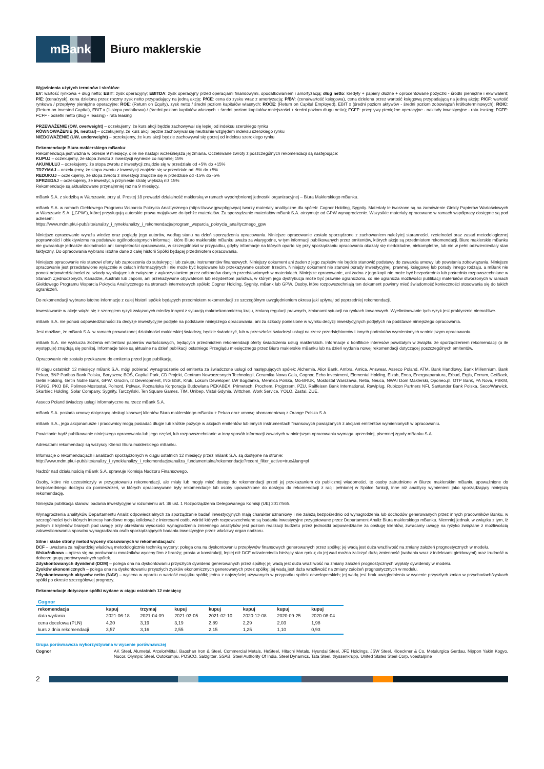mBank
Biuro maklerskie
Wyjaśnienia użytych terminów i skrótów:
EV: wartość rynkowa + dług netto; EBIT: zysk operacyjny; EBITDA: zysk operacyjny przed operacjami finansowymi, opodatkowaniem i amortyzacją; dług netto: kredyty + papiery dłużne + oprocentowane pożyczki - środki pieniężne i ekwiwalent; P/E: (cena/zysk), cena dzielona przez roczny zysk netto przypadający na jedną akcję; P/CE: cena do zysku wraz z amortyzacją; P/BV: (cena/wartość księgowa), cena dzielona przez wartość księgową przypadającą na jedną akcję; P/CF: wartość rynkowa / przepływy pieniężne operacyjne; ROE: (Return on Equity), zysk netto / średni poziom kapitałów własnych; ROCE: (Return on Capital Employed), EBIT x (średni poziom aktywów - średni poziom zobowiązań krótkoterminowych); ROIC: (Return on Invested Capital), EBIT x (1-stopa podatkowa) / (średni poziom kapitałów własnych + średni poziom kapitałów mniejszości + średni poziom długu netto); FCFF: przepływy pieniężne operacyjne - nakłady inwestycyjne - rata leasing; FCFE: FCFF - odsetki netto (dług + leasing) - rata leasing
PRZEWAŻENIE (OW, overweight) – oczekujemy, że kurs akcji będzie zachowywał się lepiej od indeksu szerokiego rynku
RÓWNOWAŻENIE (N, neutral) – oczekujemy, że kurs akcji będzie zachowywał się neutralnie względem indeksu szerokiego rynku
NIEDOWAŻENIE (UW, underweight) – oczekujemy, że kurs akcji będzie zachowywał się gorzej od indeksu szerokiego rynku
Rekomendacje Biura maklerskiego mBanku:
Rekomendacja jest ważna w okresie 9 miesięcy, o ile nie nastąpi wcześniejsza jej zmiana. Oczekiwane zwroty z poszczególnych rekomendacji są następujące:
KUPUJ – oczekujemy, że stopa zwrotu z inwestycji wyniesie co najmniej 15%
AKUMULUJ – oczekujemy, że stopa zwrotu z inwestycji znajdzie się w przedziale od +5% do +15%
TRZYMAJ – oczekujemy, że stopa zwrotu z inwestycji znajdzie się w przedziale od -5% do +5%
REDUKUJ – oczekujemy, że stopa zwrotu z inwestycji znajdzie się w przedziale od -15% do -5%
SPRZEDAJ – oczekujemy, że inwestycja przyniesie stratę większą niż 15%
Rekomendacje są aktualizowane przynajmniej raz na 9 miesięcy.
mBank S.A. z siedzibą w Warszawie, przy ul. Prostej 18 prowadzi działalność maklerską w ramach wyodrębnionej jednostki organizacyjnej – Biura Maklerskiego mBanku.
mBank S.A. w ramach Giełdowego Programu Wsparcia Pokrycia Analitycznego (https://www.gpw.pl/gpwpa) tworzy materiały analityczne dla spółek: Cognor Holding, Sygnity. Materiały te tworzone są na zamówienie Giełdy Papierów Wartościowych w Warszawie S.A. („GPW”), której przysługują autorskie prawa majątkowe do tychże materiałów. Za sporządzanie materiałów mBank S.A. otrzymuje od GPW wynagrodzenie. Wszystkie materiały opracowane w ramach współpracy dostępne są pod adresem:
https://www.mdm.pl/ui-pub/site/analizy_i_rynek/analizy_i_rekomendacje/program_wsparcia_pokrycia_analitycznego_gpw
Niniejsze opracowanie wyraża wiedzę oraz poglądy jego autorów, według stanu na dzień sporządzenia opracowania. Niniejsze opracowanie zostało sporządzone z zachowaniem należytej staranności, rzetelności oraz zasad metodologicznej poprawności i obiektywizmu na podstawie ogólnodostępnych informacji, które Biuro maklerskie mBanku uważa za wiarygodne, w tym informacji publikowanych przez emitentów, których akcje są przedmiotem rekomendacji. Biuro maklerskie mBanku nie gwarantuje jednakże dokładności ani kompletności opracowania, w szczególności w przypadku, gdyby informacje na których oparto się przy sporządzaniu opracowania okazały się niedokładne, niekompletne, lub nie w pełni odzwierciedlały stan faktyczny. Do opracowania wybrano istotne dane z całej historii Spółki będącej przedmiotem opracowania.
Niniejsze opracowanie nie stanowi oferty lub zaproszenia do subskrypcji lub zakupu instrumentów finansowych. Niniejszy dokument ani żaden z jego zapisów nie będzie stanowić podstawy do zawarcia umowy lub powstania zobowiązania. Niniejsze opracowanie jest przedstawione wyłącznie w celach informacyjnych i nie może być kopiowane lub przekazywane osobom trzecim. Niniejszy dokument nie stanowi porady inwestycyjnej, prawnej, księgowej lub porady innego rodzaju, a mBank nie ponosi odpowiedzialności za szkody wynikające lub związane z wykorzystaniem przez odbiorców danych przedstawionych w materiałach. Niniejsze opracowanie, ani żadna z jego kopii nie może być bezpośrednio lub pośrednio rozpowszechniane w Stanach Zjednoczonych, Kanadzie, Australii lub Japonii, ani przekazywane obywatelom lub rezydentom państwa, w którym jego dystrybucja może być prawnie ograniczona, co nie ogranicza możliwości publikacji materiałów stworzonych w ramach Giełdowego Programu Wsparcia Pokrycia Analitycznego na stronach internetowych spółek: Cognor Holding, Sygnity, mBank lub GPW. Osoby, które rozpowszechniają ten dokument powinny mieć świadomość konieczności stosowania się do takich ograniczeń.
Do rekomendacji wybrano istotne informacje z całej historii spółek będących przedmiotem rekomendacji ze szczególnym uwzględnieniem okresu jaki upłynął od poprzedniej rekomendacji.
Inwestowanie w akcje wiąże się z szeregiem ryzyk związanych miedzy innymi z sytuacją makroekonomiczną kraju, zmianą regulacji prawnych, zmianami sytuacji na rynkach towarowych. Wyeliminowanie tych ryzyk jest praktycznie niemożliwe.
mBank S.A. nie ponosi odpowiedzialności za decyzje inwestycyjne podjęte na podstawie niniejszego opracowania, ani za szkody poniesione w wyniku decyzji inwestycyjnych podjętych na podstawie niniejszego opracowania.
Jest możliwe, że mBank S.A. w ramach prowadzonej działalności maklerskiej świadczy, będzie świadczyć, lub w przeszłości świadczył usługi na rzecz przedsiębiorców i innych podmiotów wymienionych w niniejszym opracowaniu.
mBank S.A. nie wyklucza złożenia emitentowi papierów wartościowych, będących przedmiotem rekomendacji oferty świadczenia usług maklerskich. Informacje o konflikcie interesów powstałym w związku ze sporządzeniem rekomendacji (o ile występuje) znajdują się poniżej. Informacje takie są aktualne na dzień publikacji ostatniego Przeglądu miesięcznego przez Biuro maklerskie mBanku lub na dzień wydania nowej rekomendacji dotyczącej poszczególnych emitentów.
Opracowanie nie zostało przekazane do emitenta przed jego publikacją.
W ciągu ostatnich 12 miesięcy mBank S.A. mógł pobierać wynagrodzenie od emitenta za świadczone usługi od następujących spółek: Alchemia, Alior Bank, Ambra, Amica, Answear, Asseco Poland, ATM, Bank Handlowy, Bank Millennium, Bank Pekao, BNP Paribas Bank Polska, Boryszew, BOŚ, Capital Park, CD Projekt, Centrum Nowoczesnych Technologii, Ceramika Nowa Gala, Cognor, Echo Investment, Elemental Holding, Elzab, Enea, Energoaparatura, Erbud, Ergis, Ferrum, GetBack, Getin Holding, Getin Noble Bank, GPW, Groclin, i2 Development, ING BSK, Kruk, Lokum Deweloper, LW Bogdanka, Mennica Polska, Mo-BRUK, Mostostal Warszawa, Netia, Neuca, NWAI Dom Maklerski, Oponeo.pl, OTP Bank, PA Nova, PBKM, PGNiG, PKO BP, Polimex-Mostostal, Polnord, Polwax, Poznańska Korporacja Budowlana PEKABEX, Primetech, Prochem, Projprzem, PZU, Raiffeisen Bank International, Rawlplug, Rubicon Partners NFI, Santander Bank Polska, Seco/Warwick, Skarbiec Holding, Solar Company, Sygnity, Tarczyński, Ten Square Games, TIM, Unibep, Vistal Gdynia, Wittchen, Work Service, YOLO, Zastal, ZUE.
Asseco Poland świadczy usługi informatyczne na rzecz mBank S.A.
mBank S.A. posiada umowę dotyczącą obsługi kasowej klientów Biura maklerskiego mBanku z Pekao oraz umowę abonamentową z Orange Polska S.A.
mBank S.A., jego akcjonariusze i pracownicy mogą posiadać długie lub krótkie pozycje w akcjach emitentów lub innych instrumentach finansowych powiązanych z akcjami emitentów wymienionych w opracowaniu.
Powielanie bądź publikowanie niniejszego opracowania lub jego części, lub rozpowszechnianie w inny sposób informacji zawartych w niniejszym opracowaniu wymaga uprzedniej, pisemnej zgody mBanku S.A.
Adresatami rekomendacji są wszyscy Klienci Biura maklerskiego mBanku.
Informacje o rekomendacjach i analizach sporządzonych w ciągu ostatnich 12 miesięcy przez mBank S.A. są dostępne na stronie:
http://www.mdm.pl/ui-pub/site/analizy_i_rynek/analizy_i_rekomendacje/analiza_fundamentalna/rekomendacje?recent_filter_active=true&lang=pl
Nadzór nad działalnością mBank S.A. sprawuje Komisja Nadzoru Finansowego.
Osoby, które nie uczestniczyły w przygotowaniu rekomendacji, ale miały lub mogły mieć dostęp do rekomendacji przed jej przekazaniem do publicznej wiadomości, to osoby zatrudnione w Biurze maklerskim mBanku upoważnione do bezpośredniego dostępu do pomieszczeń, w których opracowywane były rekomendacje lub osoby upoważnione do dostępu do rekomendacji z racji pełnionej w Spółce funkcji, inne niż analitycy wymienieni jako sporządzający niniejszą rekomendację.
Niniejsza publikacja stanowi badania inwestycyjne w rozumieniu art. 36 ust. 1 Rozporządzenia Delegowanego Komisji (UE) 2017/565.
Wynagrodzenia analityków Departamentu Analiz odpowiedzialnych za sporządzanie badań inwestycyjnych mają charakter uznaniowy i nie zależą bezpośrednio od wynagrodzenia lub dochodów generowanych przez innych pracowników Banku, w szczególności tych których interesy handlowe mogą kolidować z interesami osób, wśród których rozpowszechniane są badania inwestycyjne przygotowane przez Departament Analiz Biura maklerskiego mBanku. Niemniej jednak, w związku z tym, iż jednym z kryteriów branych pod uwagę przy określaniu wysokości wynagrodzenia zmiennego analityków jest poziom realizacji budżetu przez jednostki odpowiedzialne za obsługę klientów, zwracamy uwagę na ryzyko związane z możliwością zakwestionowania sposobu wynagradzania osób sporządzających badania inwestycyjne przez właściwy organ nadzoru.
Silne i słabe strony metod wyceny stosowanych w rekomendacjach:
DCF – uważana za najbardziej właściwą metodologicznie techniką wyceny; polega ona na dyskontowaniu przepływów finansowych generowanych przez spółkę; jej wadą jest duża wrażliwość na zmiany założeń prognostycznych w modelu.
Wskaźnikowa – opiera się na porównaniu mnożników wyceny firm z branży; prosta w konstrukcji, lepiej niż DCF odzwierciedla bieżący stan rynku; do jej wad można zaliczyć dużą zmienność (wahania wraz z indeksami giełdowymi) oraz trudność w doborze grupy porównywalnych spółek.
Zdyskontowanych dywidend (DDM) – polega ona na dyskontowaniu przyszłych dywidend generowanych przez spółkę; jej wadą jest duża wrażliwość na zmiany założeń prognostycznych wypłaty dywidendy w modelu.
Zysków ekonomicznych – polega ona na dyskontowaniu przyszłych zysków ekonomicznych generowanych przez spółkę; jej wadą jest duża wrażliwość na zmiany założeń prognostycznych w modelu.
Zdyskontowanych aktywów netto (NAV) – wycena w oparciu o wartość majątku spółki; jedna z najczęściej używanych w przypadku spółek deweloperskich; jej wadą jest brak uwzględnienia w wycenie przyszłych zmian w przychodach/zyskach spółki po okresie szczegółowej prognozy.
Rekomendacje dotyczące spółki wydane w ciągu ostatnich 12 miesięcy
Cognor
| rekomendacja | kupuj | trzymaj | kupuj | kupuj | kupuj | kupuj | kupuj |
| --- | --- | --- | --- | --- | --- | --- | --- |
| data wydania | 2021-06-18 | 2021-04-09 | 2021-03-05 | 2021-02-10 | 2020-12-08 | 2020-09-25 | 2020-08-04 |
| cena docelowa (PLN) | 4,30 | 3,19 | 3,19 | 2,89 | 2,29 | 2,03 | 1,98 |
| kurs z dnia rekomendacji | 3,57 | 3,16 | 2,55 | 2,15 | 1,25 | 1,10 | 0,93 |
Grupa porównawcza wykorzystywana w wycenie porównawczej
Cognor AK Steel, Alumetal, ArcelorMittal, Baoshan Iron & Steel, Commercial Metals, HeSteel, Hitachi Metals, Hyundai Steel, JFE Holdings, JSW Steel, Kloeckner & Co, Metalurgica Gerdau, Nippon Yakin Kogyo, Nucor, Olympic Steel, Outokumpu, POSCO, Salzgitter, SSAB, Steel Authority Of India, Steel Dynamics, Tata Steel, thyssenkrupp, United States Steel Corp, voestalpine
2